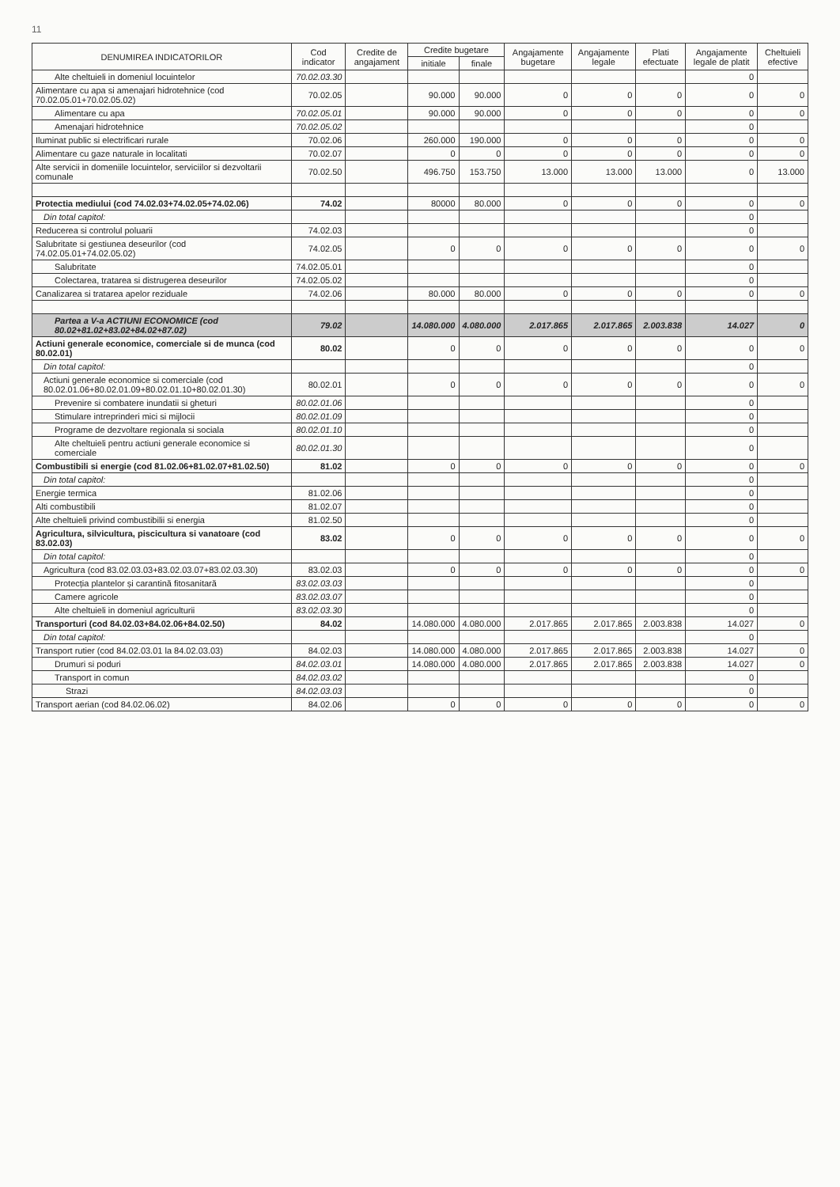11
| DENUMIREA INDICATORILOR | Cod indicator | Credite de angajament | Credite bugetare | | Angajamente bugetare | Angajamente legale | Plati efectuate | Angajamente legale de platit | Cheltuieli efective |
| --- | --- | --- | --- | --- | --- | --- | --- | --- | --- |
| | | | initiale | finale | | | | | |
| Alte cheltuieli in domeniul locuintelor | 70.02.03.30 | | | | | | | 0 | |
| Alimentare cu apa si amenajari hidrotehnice (cod 70.02.05.01+70.02.05.02) | 70.02.05 | | 90.000 | 90.000 | 0 | 0 | 0 | 0 | 0 |
| Alimentare cu apa | 70.02.05.01 | | 90.000 | 90.000 | 0 | 0 | 0 | 0 | 0 |
| Amenajari hidrotehnice | 70.02.05.02 | | | | | | | 0 | |
| Iluminat public si electrificari rurale | 70.02.06 | | 260.000 | 190.000 | 0 | 0 | 0 | 0 | 0 |
| Alimentare cu gaze naturale in localitati | 70.02.07 | | 0 | 0 | 0 | 0 | 0 | 0 | 0 |
| Alte servicii in domeniile locuintelor, serviciilor si dezvoltarii comunale | 70.02.50 | | 496.750 | 153.750 | 13.000 | 13.000 | 13.000 | 0 | 13.000 |
| Protectia mediului (cod 74.02.03+74.02.05+74.02.06) | 74.02 | | 80000 | 80.000 | 0 | 0 | 0 | 0 | 0 |
| Din total capitol: | | | | | | | | 0 | |
| Reducerea si controlul poluarii | 74.02.03 | | | | | | | 0 | |
| Salubritate si gestiunea deseurilor (cod 74.02.05.01+74.02.05.02) | 74.02.05 | | 0 | 0 | 0 | 0 | 0 | 0 | 0 |
| Salubritate | 74.02.05.01 | | | | | | | 0 | |
| Colectarea, tratarea si distrugerea deseurilor | 74.02.05.02 | | | | | | | 0 | |
| Canalizarea si tratarea apelor reziduale | 74.02.06 | | 80.000 | 80.000 | 0 | 0 | 0 | 0 | 0 |
| Partea a V-a ACTIUNI ECONOMICE (cod 80.02+81.02+83.02+84.02+87.02) | 79.02 | | 14.080.000 | 4.080.000 | 2.017.865 | 2.017.865 | 2.003.838 | 14.027 | 0 |
| Actiuni generale economice, comerciale si de munca (cod 80.02.01) | 80.02 | | 0 | 0 | 0 | 0 | 0 | 0 | 0 |
| Din total capitol: | | | | | | | | 0 | |
| Actiuni generale economice si comerciale (cod 80.02.01.06+80.02.01.09+80.02.01.10+80.02.01.30) | 80.02.01 | | 0 | 0 | 0 | 0 | 0 | 0 | 0 |
| Prevenire si combatere inundatii si gheturi | 80.02.01.06 | | | | | | | 0 | |
| Stimulare intreprinderi mici si mijlocii | 80.02.01.09 | | | | | | | 0 | |
| Programe de dezvoltare regionala si sociala | 80.02.01.10 | | | | | | | 0 | |
| Alte cheltuieli pentru actiuni generale economice si comerciale | 80.02.01.30 | | | | | | | 0 | |
| Combustibili si energie (cod 81.02.06+81.02.07+81.02.50) | 81.02 | | 0 | 0 | 0 | 0 | 0 | 0 | 0 |
| Din total capitol: | | | | | | | | 0 | |
| Energie termica | 81.02.06 | | | | | | | 0 | |
| Alti combustibili | 81.02.07 | | | | | | | 0 | |
| Alte cheltuieli privind combustibilii si energia | 81.02.50 | | | | | | | 0 | |
| Agricultura, silvicultura, piscicultura si vanatoare (cod 83.02.03) | 83.02 | | 0 | 0 | 0 | 0 | 0 | 0 | 0 |
| Din total capitol: | | | | | | | | 0 | |
| Agricultura (cod 83.02.03.03+83.02.03.07+83.02.03.30) | 83.02.03 | | 0 | 0 | 0 | 0 | 0 | 0 | 0 |
| Protecția plantelor și carantină fitosanitară | 83.02.03.03 | | | | | | | 0 | |
| Camere agricole | 83.02.03.07 | | | | | | | 0 | |
| Alte cheltuieli in domeniul agriculturii | 83.02.03.30 | | | | | | | 0 | |
| Transporturi (cod 84.02.03+84.02.06+84.02.50) | 84.02 | | 14.080.000 | 4.080.000 | 2.017.865 | 2.017.865 | 2.003.838 | 14.027 | 0 |
| Din total capitol: | | | | | | | | 0 | |
| Transport rutier (cod 84.02.03.01 la 84.02.03.03) | 84.02.03 | | 14.080.000 | 4.080.000 | 2.017.865 | 2.017.865 | 2.003.838 | 14.027 | 0 |
| Drumuri si poduri | 84.02.03.01 | | 14.080.000 | 4.080.000 | 2.017.865 | 2.017.865 | 2.003.838 | 14.027 | 0 |
| Transport in comun | 84.02.03.02 | | | | | | | 0 | |
| Strazi | 84.02.03.03 | | | | | | | 0 | |
| Transport aerian (cod 84.02.06.02) | 84.02.06 | | 0 | 0 | 0 | 0 | 0 | 0 | 0 |